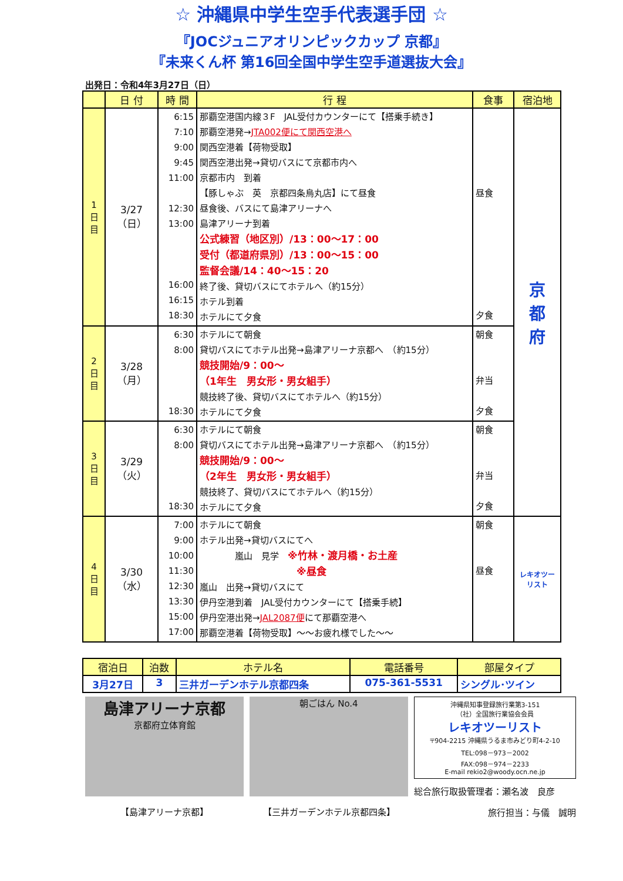☆ 沖縄県中学生空手代表選手団 ☆
『JOCジュニアオリンピックカップ 京都』
『未来くん杯 第16回全国中学生空手道選抜大会』
出発日：令和4年3月27日（日）
| | 日 付 | 時 間 | 行 程 | 食事 | 宿泊地 |
| --- | --- | --- | --- | --- | --- |
| 1 日 目 | 3/27 （日） | 6:15 7:10 9:00 9:45 11:00 12:30 13:00 16:00 16:15 18:30 | 那覇空港国内線３F JAL受付カウンターにて【搭乗手続き】 那覇空港発→ JTA002便にて関西空港へ 関西空港着【荷物受取】 関西空港出発→貸切バスにて京都市内へ 京都市内 到着 【豚しゃぶ 英 京都四条烏丸店】にて昼食 昼食後、バスにて島津アリーナへ 島津アリーナ到着 公式練習（地区別）/13：00～17：00 受付（都道府県別）/13：00～15：00 監督会議/14：40～15：20 終了後、貸切バスにてホテルへ（約15分） ホテル到着 ホテルにて夕食 | 昼食 夕食 | 京 都 府 |
| 2 日 目 | 3/28 （月） | 6:30 8:00 18:30 | ホテルにて朝食 貸切バスにてホテル出発→島津アリーナ京都へ （約15分） 競技開始/9：00～ （1年生 男女形・男女組手） 競技終了後、貸切バスにてホテルへ（約15分） ホテルにて夕食 | 朝食 弁当 夕食 | |
| 3 日 目 | 3/29 （火） | 6:30 8:00 18:30 | ホテルにて朝食 貸切バスにてホテル出発→島津アリーナ京都へ （約15分） 競技開始/9：00～ （2年生 男女形・男女組手） 競技終了、貸切バスにてホテルへ（約15分） ホテルにて夕食 | 朝食 弁当 夕食 | |
| 4 日 目 | 3/30 （水） | 7:00 9:00 10:00 11:30 12:30 13:30 15:00 17:00 | ホテルにて朝食 ホテル出発→貸切バスにてへ 嵐山 見学 ※竹林・渡月橋・お土産 ※昼食 嵐山 出発→貸切バスにて 伊丹空港到着 JAL受付カウンターにて【搭乗手続】 伊丹空港出発→ JAL2087便 にて那覇空港へ 那覇空港着【荷物受取】～～お疲れ様でした～～ | 朝食 昼食 | レキオツーリスト |
| 宿泊日 | 泊数 | ホテル名 | 電話番号 | 部屋タイプ |
| --- | --- | --- | --- | --- |
| 3月27日 | 3 | 三井ガーデンホテル京都四条 | 075-361-5531 | シングル･ツイン |
島津アリーナ京都
京都府立体育館
【島津アリーナ京都】
朝ごはん No.4
【三井ガーデンホテル京都四条】
沖縄県知事登録旅行業第3-151
（社）全国旅行業協会会員
レキオツーリスト
〒904-2215 沖縄県うるま市みどり町4-2-10
TEL:098－973－2002
FAX:098－974－2233
E-mail rekio2@woody.ocn.ne.jp
総合旅行取扱管理者：瀬名波　良彦
旅行担当：与儀　誠明